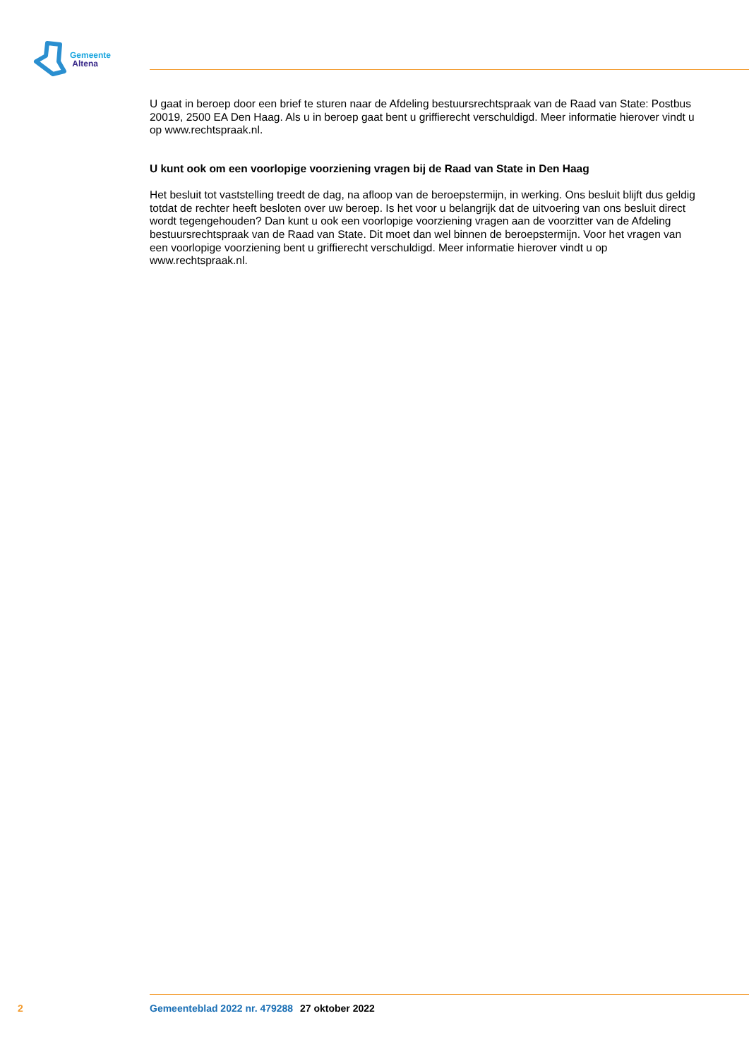Gemeente
Altena
U gaat in beroep door een brief te sturen naar de Afdeling bestuursrechtspraak van de Raad van State: Postbus 20019, 2500 EA Den Haag. Als u in beroep gaat bent u griffierecht verschuldigd. Meer informatie hierover vindt u op www.rechtspraak.nl.
U kunt ook om een voorlopige voorziening vragen bij de Raad van State in Den Haag
Het besluit tot vaststelling treedt de dag, na afloop van de beroepstermijn, in werking. Ons besluit blijft dus geldig totdat de rechter heeft besloten over uw beroep. Is het voor u belangrijk dat de uitvoering van ons besluit direct wordt tegengehouden? Dan kunt u ook een voorlopige voorziening vragen aan de voorzitter van de Afdeling bestuursrechtspraak van de Raad van State. Dit moet dan wel binnen de beroepstermijn. Voor het vragen van een voorlopige voorziening bent u griffierecht verschuldigd. Meer informatie hierover vindt u op www.rechtspraak.nl.
2 Gemeenteblad 2022 nr. 479288 27 oktober 2022